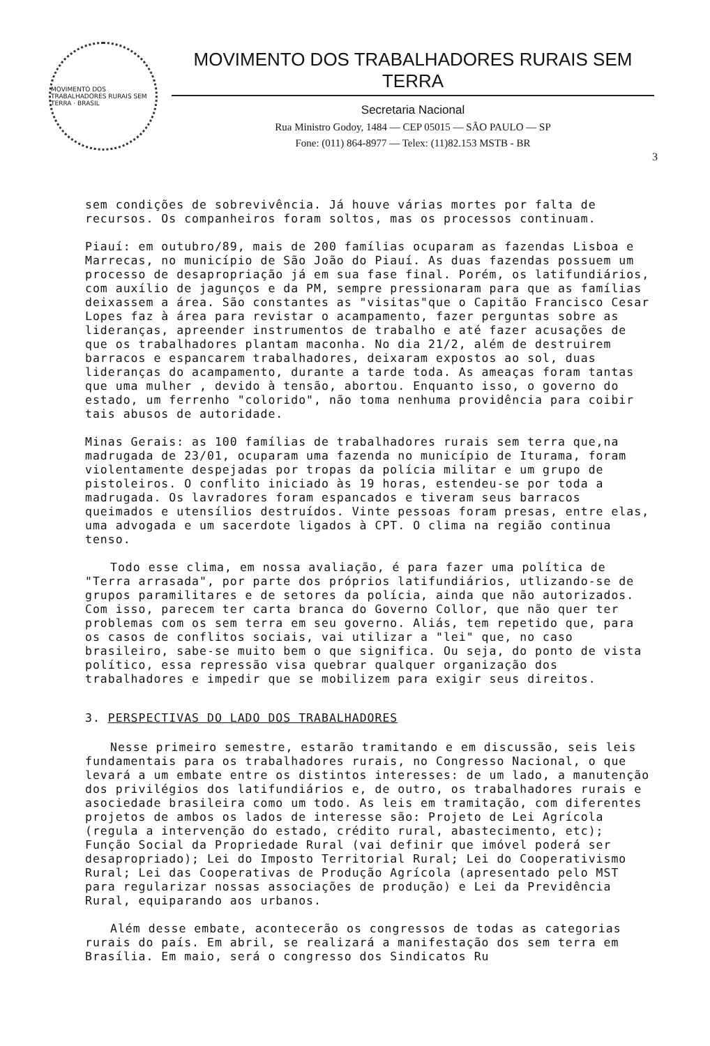MOVIMENTO DOS TRABALHADORES RURAIS SEM TERRA · BRASIL
MOVIMENTO DOS TRABALHADORES RURAIS SEM TERRA
Secretaria Nacional
Rua Ministro Godoy, 1484 — CEP 05015 — SÃO PAULO — SP
Fone: (011) 864-8977 — Telex: (11)82.153 MSTB - BR
3
sem condições de sobrevivência. Já houve várias mortes por falta de recursos. Os companheiros foram soltos, mas os processos continuam.
Piauí: em outubro/89, mais de 200 famílias ocuparam as fazendas Lisboa e Marrecas, no município de São João do Piauí. As duas fazendas possuem um processo de desapropriação já em sua fase final. Porém, os latifundiários, com auxílio de jagunços e da PM, sempre pressionaram para que as famílias deixassem a área. São constantes as "visitas"que o Capitão Francisco Cesar Lopes faz à área para revistar o acampamento, fazer perguntas sobre as lideranças, apreender instrumentos de trabalho e até fazer acusações de que os trabalhadores plantam maconha. No dia 21/2, além de destruirem barracos e espancarem trabalhadores, deixaram expostos ao sol, duas lideranças do acampamento, durante a tarde toda. As ameaças foram tantas que uma mulher , devido à tensão, abortou. Enquanto isso, o governo do estado, um ferrenho "colorido", não toma nenhuma providência para coibir tais abusos de autoridade.
Minas Gerais: as 100 famílias de trabalhadores rurais sem terra que,na madrugada de 23/01, ocuparam uma fazenda no município de Iturama, foram violentamente despejadas por tropas da polícia militar e um grupo de pistoleiros. O conflito iniciado às 19 horas, estendeu-se por toda a madrugada. Os lavradores foram espancados e tiveram seus barracos queimados e utensílios destruídos. Vinte pessoas foram presas, entre elas, uma advogada e um sacerdote ligados à CPT. O clima na região continua tenso.
Todo esse clima, em nossa avaliação, é para fazer uma política de "Terra arrasada", por parte dos próprios latifundiários, utlizando-se de grupos paramilitares e de setores da polícia, ainda que não autorizados. Com isso, parecem ter carta branca do Governo Collor, que não quer ter problemas com os sem terra em seu governo. Aliás, tem repetido que, para os casos de conflitos sociais, vai utilizar a "lei" que, no caso brasileiro, sabe-se muito bem o que significa. Ou seja, do ponto de vista político, essa repressão visa quebrar qualquer organização dos trabalhadores e impedir que se mobilizem para exigir seus direitos.
3. PERSPECTIVAS DO LADO DOS TRABALHADORES
Nesse primeiro semestre, estarão tramitando e em discussão, seis leis fundamentais para os trabalhadores rurais, no Congresso Nacional, o que levará a um embate entre os distintos interesses: de um lado, a manutenção dos privilégios dos latifundiários e, de outro, os trabalhadores rurais e asociedade brasileira como um todo. As leis em tramitação, com diferentes projetos de ambos os lados de interesse são: Projeto de Lei Agrícola (regula a intervenção do estado, crédito rural, abastecimento, etc); Função Social da Propriedade Rural (vai definir que imóvel poderá ser desapropriado); Lei do Imposto Territorial Rural; Lei do Cooperativismo Rural; Lei das Cooperativas de Produção Agrícola (apresentado pelo MST para regularizar nossas associações de produção) e Lei da Previdência Rural, equiparando aos urbanos.
Além desse embate, acontecerão os congressos de todas as categorias rurais do país. Em abril, se realizará a manifestação dos sem terra em Brasília. Em maio, será o congresso dos Sindicatos Ru